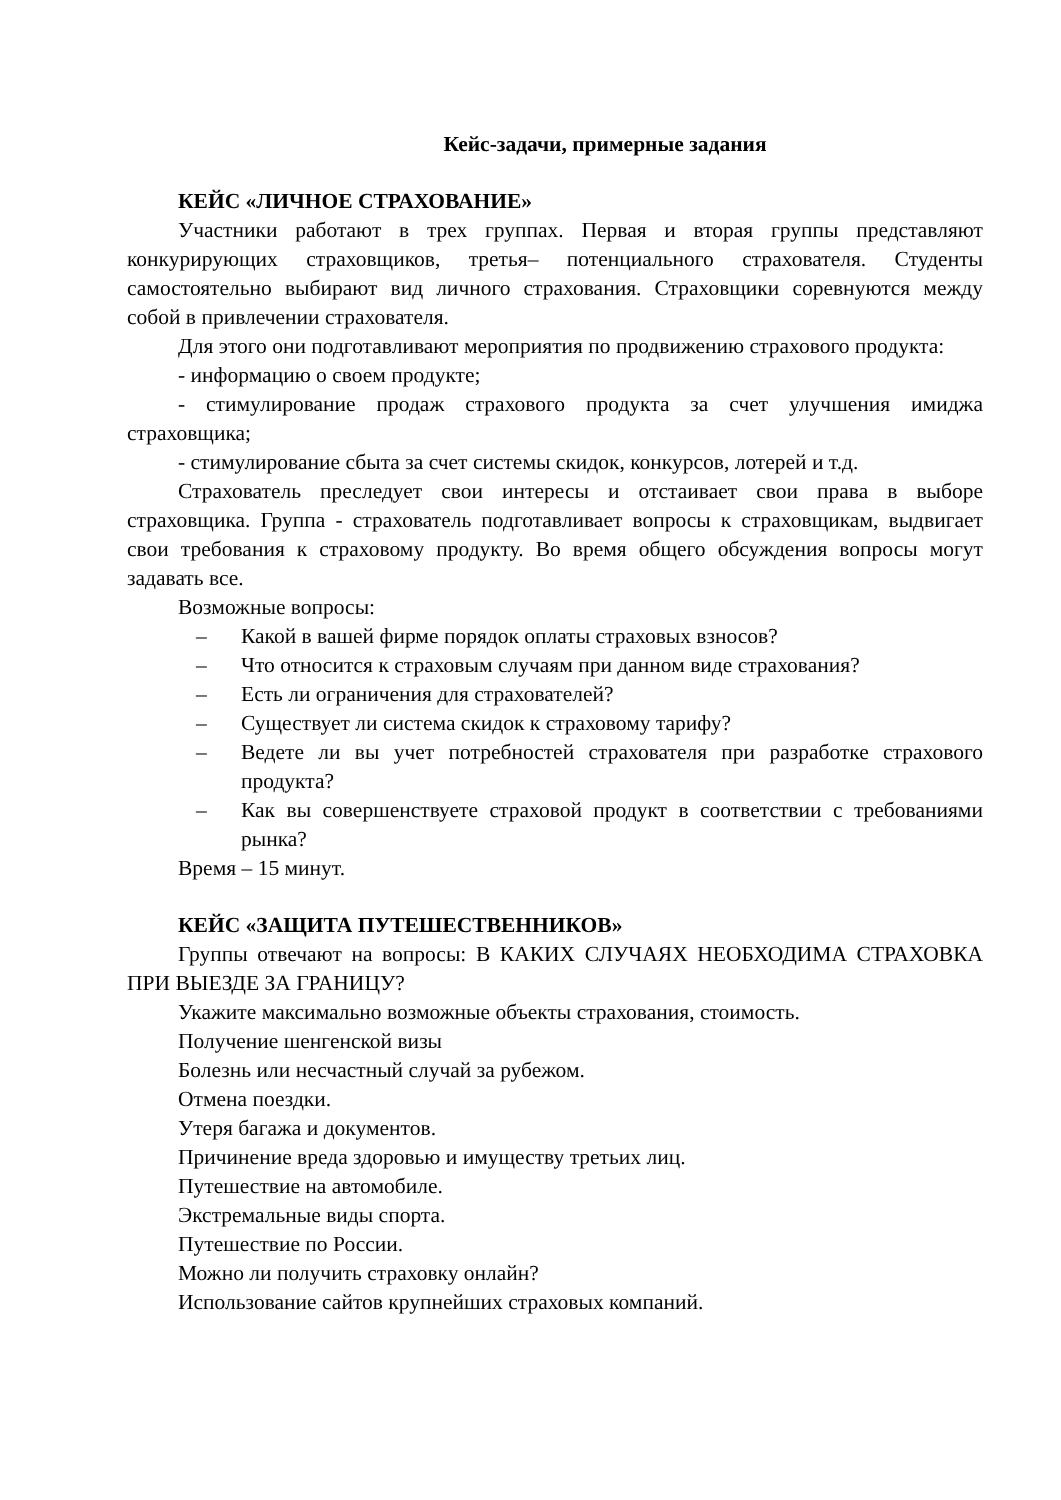Кейс-задачи, примерные задания
КЕЙС «ЛИЧНОЕ СТРАХОВАНИЕ»
Участники работают в трех группах. Первая и вторая группы представляют конкурирующих страховщиков, третья– потенциального страхователя. Студенты самостоятельно выбирают вид личного страхования. Страховщики соревнуются между собой в привлечении страхователя.
Для этого они подготавливают мероприятия по продвижению страхового продукта:
- информацию о своем продукте;
- стимулирование продаж страхового продукта за счет улучшения имиджа страховщика;
- стимулирование сбыта за счет системы скидок, конкурсов, лотерей и т.д.
Страхователь преследует свои интересы и отстаивает свои права в выборе страховщика. Группа - страхователь подготавливает вопросы к страховщикам, выдвигает свои требования к страховому продукту. Во время общего обсуждения вопросы могут задавать все.
Возможные вопросы:
– Какой в вашей фирме порядок оплаты страховых взносов?
– Что относится к страховым случаям при данном виде страхования?
– Есть ли ограничения для страхователей?
– Существует ли система скидок к страховому тарифу?
– Ведете ли вы учет потребностей страхователя при разработке страхового продукта?
– Как вы совершенствуете страховой продукт в соответствии с требованиями рынка?
Время – 15 минут.
КЕЙС «ЗАЩИТА ПУТЕШЕСТВЕННИКОВ»
Группы отвечают на вопросы: В КАКИХ СЛУЧАЯХ НЕОБХОДИМА СТРАХОВКА ПРИ ВЫЕЗДЕ ЗА ГРАНИЦУ?
Укажите максимально возможные объекты страхования, стоимость.
Получение шенгенской визы
Болезнь или несчастный случай за рубежом.
Отмена поездки.
Утеря багажа и документов.
Причинение вреда здоровью и имуществу третьих лиц.
Путешествие на автомобиле.
Экстремальные виды спорта.
Путешествие по России.
Можно ли получить страховку онлайн?
Использование сайтов крупнейших страховых компаний.